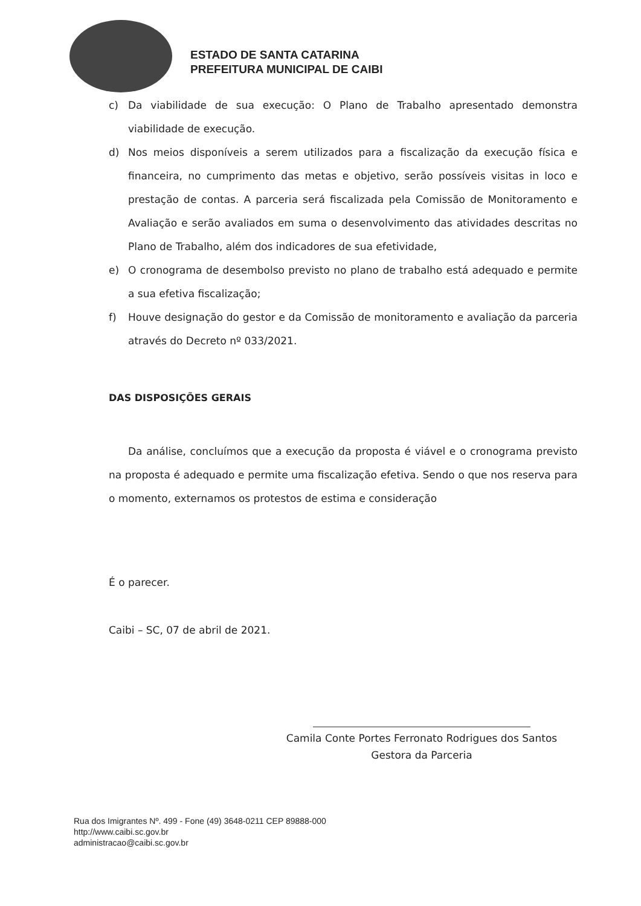ESTADO DE SANTA CATARINA
PREFEITURA MUNICIPAL DE CAIBI
c) Da viabilidade de sua execução: O Plano de Trabalho apresentado demonstra viabilidade de execução.
d) Nos meios disponíveis a serem utilizados para a fiscalização da execução física e financeira, no cumprimento das metas e objetivo, serão possíveis visitas in loco e prestação de contas. A parceria será fiscalizada pela Comissão de Monitoramento e Avaliação e serão avaliados em suma o desenvolvimento das atividades descritas no Plano de Trabalho, além dos indicadores de sua efetividade,
e) O cronograma de desembolso previsto no plano de trabalho está adequado e permite a sua efetiva fiscalização;
f) Houve designação do gestor e da Comissão de monitoramento e avaliação da parceria através do Decreto nº 033/2021.
DAS DISPOSIÇÕES GERAIS
Da análise, concluímos que a execução da proposta é viável e o cronograma previsto na proposta é adequado e permite uma fiscalização efetiva. Sendo o que nos reserva para o momento, externamos os protestos de estima e consideração
É o parecer.
Caibi – SC, 07 de abril de 2021.
Camila Conte Portes Ferronato Rodrigues dos Santos
Gestora da Parceria
Rua dos Imigrantes Nº. 499 - Fone (49) 3648-0211 CEP 89888-000
http://www.caibi.sc.gov.br
administracao@caibi.sc.gov.br